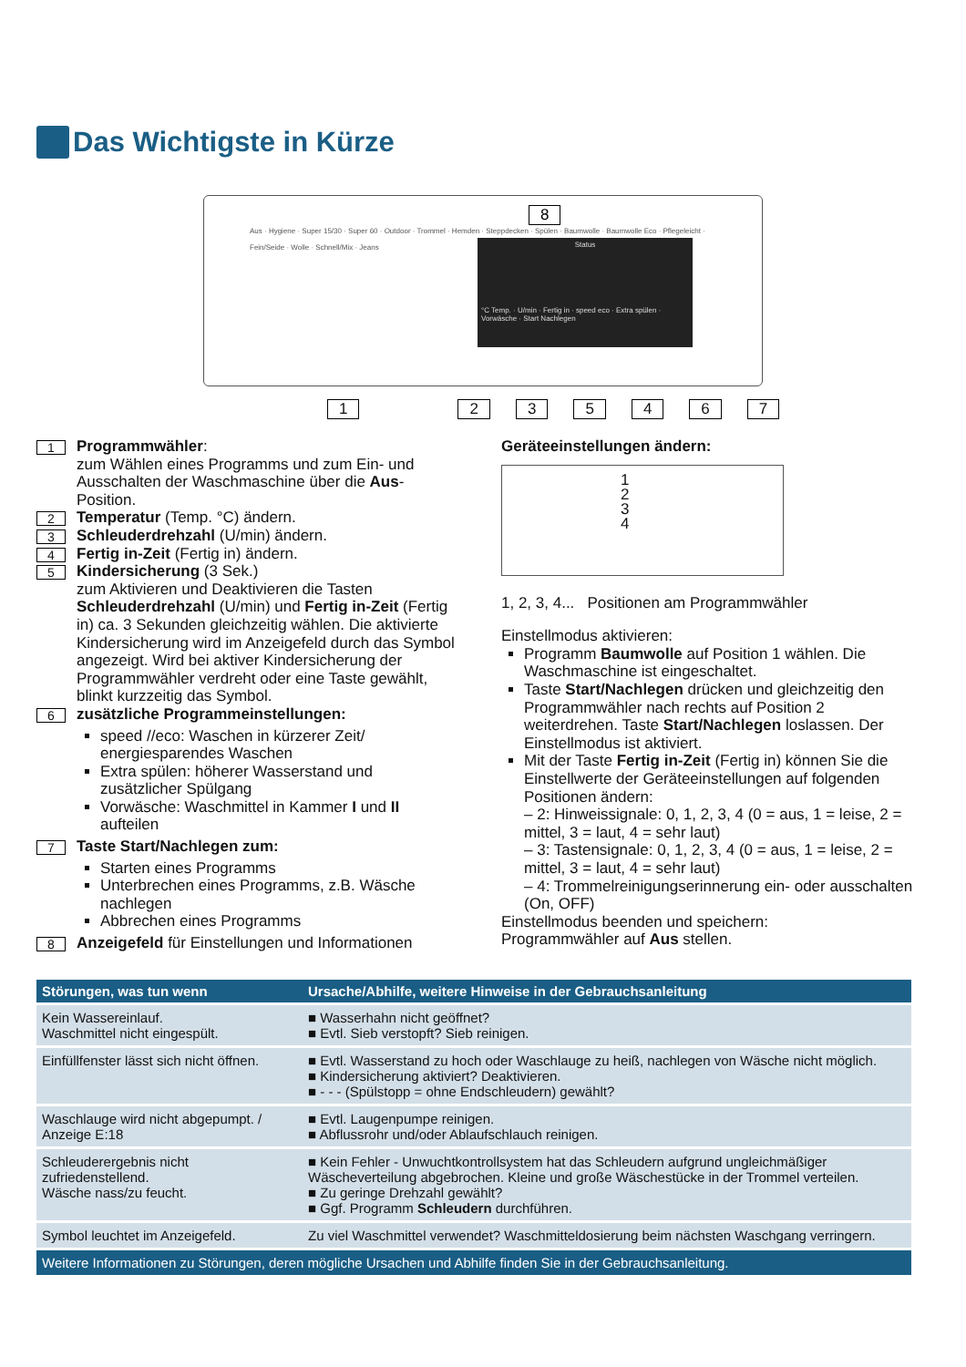Das Wichtigste in Kürze
Aus · Hygiene · Super 15/30 · Super 60 · Outdoor · Trommel · Hemden · Steppdecken · Spülen · Baumwolle · Baumwolle Eco · Pflegeleicht · Fein/Seide · Wolle · Schnell/Mix · Jeans
Status
°C Temp. · U/min · Fertig in · speed eco · Extra spülen · Vorwäsche · Start Nachlegen
8
1235467
1
Programmwähler:
zum Wählen eines Programms und zum Ein- und Ausschalten der Waschmaschine über die Aus-Position.
2
Temperatur (Temp. °C) ändern.
3
Schleuderdrehzahl (U/min) ändern.
4
Fertig in-Zeit (Fertig in) ändern.
5
Kindersicherung (3 Sek.)
zum Aktivieren und Deaktivieren die Tasten Schleuderdrehzahl (U/min) und Fertig in-Zeit (Fertig in) ca. 3 Sekunden gleichzeitig wählen. Die aktivierte Kindersicherung wird im Anzeigefeld durch das Symbol angezeigt. Wird bei aktiver Kindersicherung der Programmwähler verdreht oder eine Taste gewählt, blinkt kurzzeitig das Symbol.
6
zusätzliche Programmeinstellungen:
speed //eco: Waschen in kürzerer Zeit/ energiesparendes Waschen
Extra spülen: höherer Wasserstand und zusätzlicher Spülgang
Vorwäsche: Waschmittel in Kammer I und II aufteilen
7
Taste Start/Nachlegen zum:
Starten eines Programms
Unterbrechen eines Programms, z.B. Wäsche nachlegen
Abbrechen eines Programms
8
Anzeigefeld für Einstellungen und Informationen
Geräteeinstellungen ändern:
1
2
3
4
1, 2, 3, 4... Positionen am Programmwähler
Einstellmodus aktivieren:
Programm Baumwolle auf Position 1 wählen. Die Waschmaschine ist eingeschaltet.
Taste Start/Nachlegen drücken und gleichzeitig den Programmwähler nach rechts auf Position 2 weiterdrehen. Taste Start/Nachlegen loslassen. Der Einstellmodus ist aktiviert.
Mit der Taste Fertig in-Zeit (Fertig in) können Sie die Einstellwerte der Geräteeinstellungen auf folgenden Positionen ändern:
– 2: Hinweissignale: 0, 1, 2, 3, 4 (0 = aus, 1 = leise, 2 = mittel, 3 = laut, 4 = sehr laut)
– 3: Tastensignale: 0, 1, 2, 3, 4 (0 = aus, 1 = leise, 2 = mittel, 3 = laut, 4 = sehr laut)
– 4: Trommelreinigungserinnerung ein- oder ausschalten (On, OFF)
Einstellmodus beenden und speichern:
Programmwähler auf Aus stellen.
| Störungen, was tun wenn | Ursache/Abhilfe, weitere Hinweise in der Gebrauchsanleitung |
| --- | --- |
| Kein Wassereinlauf. Waschmittel nicht eingespült. | ■ Wasserhahn nicht geöffnet? ■ Evtl. Sieb verstopft? Sieb reinigen. |
| Einfüllfenster lässt sich nicht öffnen. | ■ Evtl. Wasserstand zu hoch oder Waschlauge zu heiß, nachlegen von Wäsche nicht möglich. ■ Kindersicherung aktiviert? Deaktivieren. ■ - - - (Spülstopp = ohne Endschleudern) gewählt? |
| Waschlauge wird nicht abgepumpt. / Anzeige E:18 | ■ Evtl. Laugenpumpe reinigen. ■ Abflussrohr und/oder Ablaufschlauch reinigen. |
| Schleuderergebnis nicht zufriedenstellend. Wäsche nass/zu feucht. | ■ Kein Fehler - Unwuchtkontrollsystem hat das Schleudern aufgrund ungleichmäßiger Wäscheverteilung abgebrochen. Kleine und große Wäschestücke in der Trommel verteilen. ■ Zu geringe Drehzahl gewählt? ■ Ggf. Programm Schleudern durchführen. |
| Symbol leuchtet im Anzeigefeld. | Zu viel Waschmittel verwendet? Waschmitteldosierung beim nächsten Waschgang verringern. |
| Weitere Informationen zu Störungen, deren mögliche Ursachen und Abhilfe finden Sie in der Gebrauchsanleitung. | |